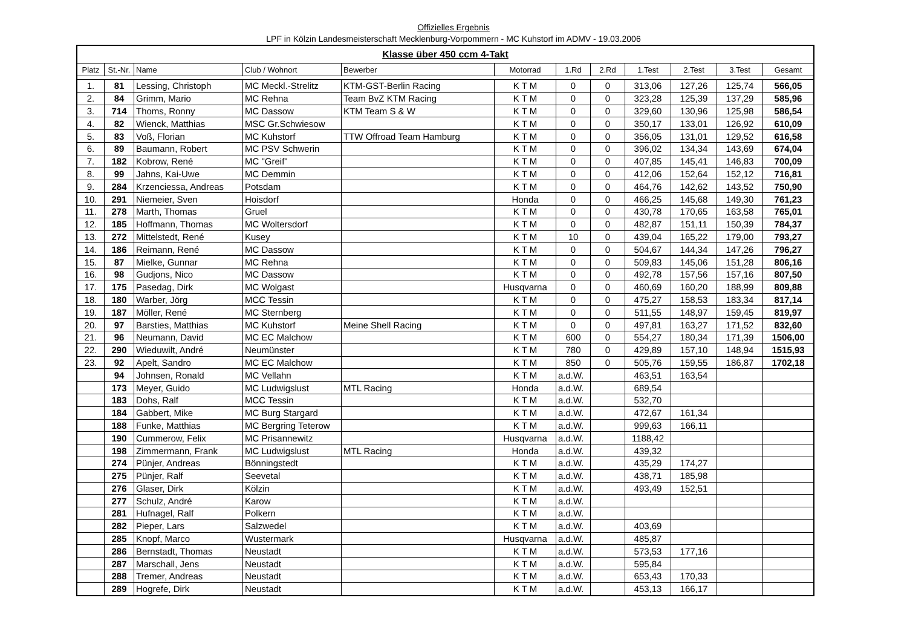Offizielles Ergebnis
LPF in Kölzin Landesmeisterschaft Mecklenburg-Vorpommern - MC Kuhstorf im ADMV - 19.03.2006
| Klasse über 450 ccm 4-Takt | | | | | | | | | | | |
| Platz | St.-Nr. | Name | Club / Wohnort | Bewerber | Motorrad | 1.Rd | 2.Rd | 1.Test | 2.Test | 3.Test | Gesamt |
| 1. | 81 | Lessing, Christoph | MC Meckl.-Strelitz | KTM-GST-Berlin Racing | K T M | 0 | 0 | 313,06 | 127,26 | 125,74 | 566,05 |
| 2. | 84 | Grimm, Mario | MC Rehna | Team BvZ KTM Racing | K T M | 0 | 0 | 323,28 | 125,39 | 137,29 | 585,96 |
| 3. | 714 | Thoms, Ronny | MC Dassow | KTM Team S & W | K T M | 0 | 0 | 329,60 | 130,96 | 125,98 | 586,54 |
| 4. | 82 | Wienck, Matthias | MSC Gr.Schwiesow | | K T M | 0 | 0 | 350,17 | 133,01 | 126,92 | 610,09 |
| 5. | 83 | Voß, Florian | MC Kuhstorf | TTW Offroad Team Hamburg | K T M | 0 | 0 | 356,05 | 131,01 | 129,52 | 616,58 |
| 6. | 89 | Baumann, Robert | MC PSV Schwerin | | K T M | 0 | 0 | 396,02 | 134,34 | 143,69 | 674,04 |
| 7. | 182 | Kobrow, René | MC "Greif" | | K T M | 0 | 0 | 407,85 | 145,41 | 146,83 | 700,09 |
| 8. | 99 | Jahns, Kai-Uwe | MC Demmin | | K T M | 0 | 0 | 412,06 | 152,64 | 152,12 | 716,81 |
| 9. | 284 | Krzenciessa, Andreas | Potsdam | | K T M | 0 | 0 | 464,76 | 142,62 | 143,52 | 750,90 |
| 10. | 291 | Niemeier, Sven | Hoisdorf | | Honda | 0 | 0 | 466,25 | 145,68 | 149,30 | 761,23 |
| 11. | 278 | Marth, Thomas | Gruel | | K T M | 0 | 0 | 430,78 | 170,65 | 163,58 | 765,01 |
| 12. | 185 | Hoffmann, Thomas | MC Woltersdorf | | K T M | 0 | 0 | 482,87 | 151,11 | 150,39 | 784,37 |
| 13. | 272 | Mittelstedt, René | Kusey | | K T M | 10 | 0 | 439,04 | 165,22 | 179,00 | 793,27 |
| 14. | 186 | Reimann, René | MC Dassow | | K T M | 0 | 0 | 504,67 | 144,34 | 147,26 | 796,27 |
| 15. | 87 | Mielke, Gunnar | MC Rehna | | K T M | 0 | 0 | 509,83 | 145,06 | 151,28 | 806,16 |
| 16. | 98 | Gudjons, Nico | MC Dassow | | K T M | 0 | 0 | 492,78 | 157,56 | 157,16 | 807,50 |
| 17. | 175 | Pasedag, Dirk | MC Wolgast | | Husqvarna | 0 | 0 | 460,69 | 160,20 | 188,99 | 809,88 |
| 18. | 180 | Warber, Jörg | MCC Tessin | | K T M | 0 | 0 | 475,27 | 158,53 | 183,34 | 817,14 |
| 19. | 187 | Möller, René | MC Sternberg | | K T M | 0 | 0 | 511,55 | 148,97 | 159,45 | 819,97 |
| 20. | 97 | Barsties, Matthias | MC Kuhstorf | Meine Shell Racing | K T M | 0 | 0 | 497,81 | 163,27 | 171,52 | 832,60 |
| 21. | 96 | Neumann, David | MC EC Malchow | | K T M | 600 | 0 | 554,27 | 180,34 | 171,39 | 1506,00 |
| 22. | 290 | Wieduwilt, André | Neumünster | | K T M | 780 | 0 | 429,89 | 157,10 | 148,94 | 1515,93 |
| 23. | 92 | Apelt, Sandro | MC EC Malchow | | K T M | 850 | 0 | 505,76 | 159,55 | 186,87 | 1702,18 |
| | 94 | Johnsen, Ronald | MC Vellahn | | K T M | a.d.W. | | 463,51 | 163,54 | | |
| | 173 | Meyer, Guido | MC Ludwigslust | MTL Racing | Honda | a.d.W. | | 689,54 | | | |
| | 183 | Dohs, Ralf | MCC Tessin | | K T M | a.d.W. | | 532,70 | | | |
| | 184 | Gabbert, Mike | MC Burg Stargard | | K T M | a.d.W. | | 472,67 | 161,34 | | |
| | 188 | Funke, Matthias | MC Bergring Teterow | | K T M | a.d.W. | | 999,63 | 166,11 | | |
| | 190 | Cummerow, Felix | MC Prisannewitz | | Husqvarna | a.d.W. | | 1188,42 | | | |
| | 198 | Zimmermann, Frank | MC Ludwigslust | MTL Racing | Honda | a.d.W. | | 439,32 | | | |
| | 274 | Pünjer, Andreas | Bönningstedt | | K T M | a.d.W. | | 435,29 | 174,27 | | |
| | 275 | Pünjer, Ralf | Seevetal | | K T M | a.d.W. | | 438,71 | 185,98 | | |
| | 276 | Glaser, Dirk | Kölzin | | K T M | a.d.W. | | 493,49 | 152,51 | | |
| | 277 | Schulz, André | Karow | | K T M | a.d.W. | | | | | |
| | 281 | Hufnagel, Ralf | Polkern | | K T M | a.d.W. | | | | | |
| | 282 | Pieper, Lars | Salzwedel | | K T M | a.d.W. | | 403,69 | | | |
| | 285 | Knopf, Marco | Wustermark | | Husqvarna | a.d.W. | | 485,87 | | | |
| | 286 | Bernstadt, Thomas | Neustadt | | K T M | a.d.W. | | 573,53 | 177,16 | | |
| | 287 | Marschall, Jens | Neustadt | | K T M | a.d.W. | | 595,84 | | | |
| | 288 | Tremer, Andreas | Neustadt | | K T M | a.d.W. | | 653,43 | 170,33 | | |
| | 289 | Hogrefe, Dirk | Neustadt | | K T M | a.d.W. | | 453,13 | 166,17 | | |